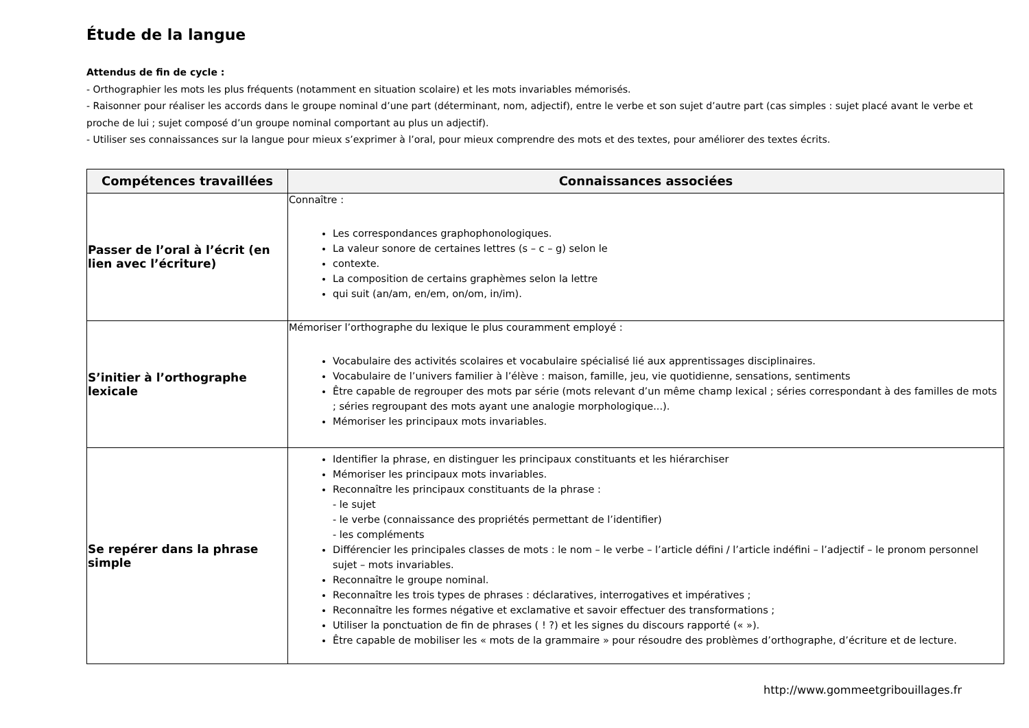Étude de la langue
Attendus de fin de cycle :
- Orthographier les mots les plus fréquents (notamment en situation scolaire) et les mots invariables mémorisés.
- Raisonner pour réaliser les accords dans le groupe nominal d’une part (déterminant, nom, adjectif), entre le verbe et son sujet d’autre part (cas simples : sujet placé avant le verbe et proche de lui ; sujet composé d’un groupe nominal comportant au plus un adjectif).
- Utiliser ses connaissances sur la langue pour mieux s’exprimer à l’oral, pour mieux comprendre des mots et des textes, pour améliorer des textes écrits.
| Compétences travaillées | Connaissances associées |
| --- | --- |
| Passer de l’oral à l’écrit (en lien avec l’écriture) | Connaître : Les correspondances graphophonologiques. La valeur sonore de certaines lettres (s – c – g) selon le contexte. La composition de certains graphèmes selon la lettre qui suit (an/am, en/em, on/om, in/im). |
| S’initier à l’orthographe lexicale | Mémoriser l’orthographe du lexique le plus couramment employé : Vocabulaire des activités scolaires et vocabulaire spécialisé lié aux apprentissages disciplinaires. Vocabulaire de l’univers familier à l’élève : maison, famille, jeu, vie quotidienne, sensations, sentiments Être capable de regrouper des mots par série (mots relevant d’un même champ lexical ; séries correspondant à des familles de mots ; séries regroupant des mots ayant une analogie morphologique...). Mémoriser les principaux mots invariables. |
| Se repérer dans la phrase simple | Identifier la phrase, en distinguer les principaux constituants et les hiérarchiser Mémoriser les principaux mots invariables. Reconnaître les principaux constituants de la phrase : - le sujet - le verbe (connaissance des propriétés permettant de l’identifier) - les compléments Différencier les principales classes de mots : le nom – le verbe – l’article défini / l’article indéfini – l’adjectif – le pronom personnel sujet – mots invariables. Reconnaître le groupe nominal. Reconnaître les trois types de phrases : déclaratives, interrogatives et impératives ; Reconnaître les formes négative et exclamative et savoir effectuer des transformations ; Utiliser la ponctuation de fin de phrases ( ! ?) et les signes du discours rapporté (« »). Être capable de mobiliser les « mots de la grammaire » pour résoudre des problèmes d’orthographe, d’écriture et de lecture. |
http://www.gommeetgribouillages.fr